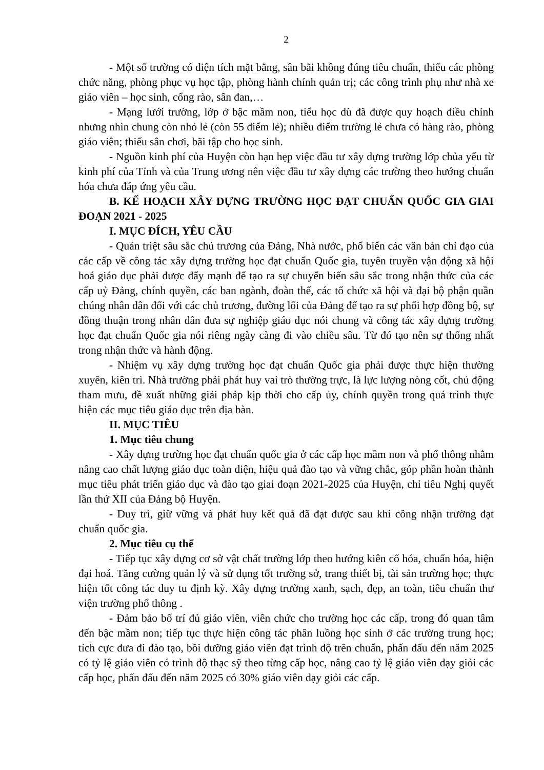2
- Một số trường có diện tích mặt bằng, sân bãi không đúng tiêu chuẩn, thiếu các phòng chức năng, phòng phục vụ học tập, phòng hành chính quản trị; các công trình phụ như nhà xe giáo viên – học sinh, cổng rào, sân đan,…
- Mạng lưới trường, lớp ở bậc mầm non, tiểu học dù đã được quy hoạch điều chỉnh nhưng nhìn chung còn nhỏ lẻ (còn 55 điểm lẻ); nhiều điểm trường lẻ chưa có hàng rào, phòng giáo viên; thiếu sân chơi, bãi tập cho học sinh.
- Nguồn kinh phí của Huyện còn hạn hẹp việc đầu tư xây dựng trường lớp chủa yếu từ kinh phí của Tỉnh và của Trung ương nên việc đầu tư xây dựng các trường theo hướng chuẩn hóa chưa đáp ứng yêu cầu.
B. KẾ HOẠCH XÂY DỰNG TRƯỜNG HỌC ĐẠT CHUẨN QUỐC GIA GIAI ĐOẠN 2021 - 2025
I. MỤC ĐÍCH, YÊU CẦU
- Quán triệt sâu sắc chủ trương của Đảng, Nhà nước, phổ biến các văn bản chỉ đạo của các cấp về công tác xây dựng trường học đạt chuẩn Quốc gia, tuyên truyền vận động xã hội hoá giáo dục phải được đẩy mạnh để tạo ra sự chuyển biến sâu sắc trong nhận thức của các cấp uỷ Đảng, chính quyền, các ban ngành, đoàn thể, các tổ chức xã hội và đại bộ phận quần chúng nhân dân đối với các chủ trương, đường lối của Đảng để tạo ra sự phối hợp đồng bộ, sự đồng thuận trong nhân dân đưa sự nghiệp giáo dục nói chung và công tác xây dựng trường học đạt chuẩn Quốc gia nói riêng ngày càng đi vào chiều sâu. Từ đó tạo nên sự thống nhất trong nhận thức và hành động.
- Nhiệm vụ xây dựng trường học đạt chuẩn Quốc gia phải được thực hiện thường xuyên, kiên trì. Nhà trường phải phát huy vai trò thường trực, là lực lượng nòng cốt, chủ động tham mưu, đề xuất những giải pháp kịp thời cho cấp ủy, chính quyền trong quá trình thực hiện các mục tiêu giáo dục trên địa bàn.
II. MỤC TIÊU
1. Mục tiêu chung
- Xây dựng trường học đạt chuẩn quốc gia ở các cấp học mầm non và phổ thông nhằm nâng cao chất lượng giáo dục toàn diện, hiệu quả đào tạo và vững chắc, góp phần hoàn thành mục tiêu phát triển giáo dục và đào tạo giai đoạn 2021-2025 của Huyện, chỉ tiêu Nghị quyết lần thứ XII của Đảng bộ Huyện.
- Duy trì, giữ vững và phát huy kết quả đã đạt được sau khi công nhận trường đạt chuẩn quốc gia.
2. Mục tiêu cụ thể
- Tiếp tục xây dựng cơ sở vật chất trường lớp theo hướng kiên cố hóa, chuẩn hóa, hiện đại hoá. Tăng cường quản lý và sử dụng tốt trường sở, trang thiết bị, tài sản trường học; thực hiện tốt công tác duy tu định kỳ. Xây dựng trường xanh, sạch, đẹp, an toàn, tiêu chuẩn thư viện trường phổ thông .
- Đảm bảo bố trí đủ giáo viên, viên chức cho trường học các cấp, trong đó quan tâm đến bậc mầm non; tiếp tục thực hiện công tác phân luồng học sinh ở các trường trung học; tích cực đưa đi đào tạo, bồi dưỡng giáo viên đạt trình độ trên chuẩn, phấn đấu đến năm 2025 có tỷ lệ giáo viên có trình độ thạc sỹ theo từng cấp học, nâng cao tỷ lệ giáo viên dạy giỏi các cấp học, phấn đấu đến năm 2025 có 30% giáo viên dạy giỏi các cấp.